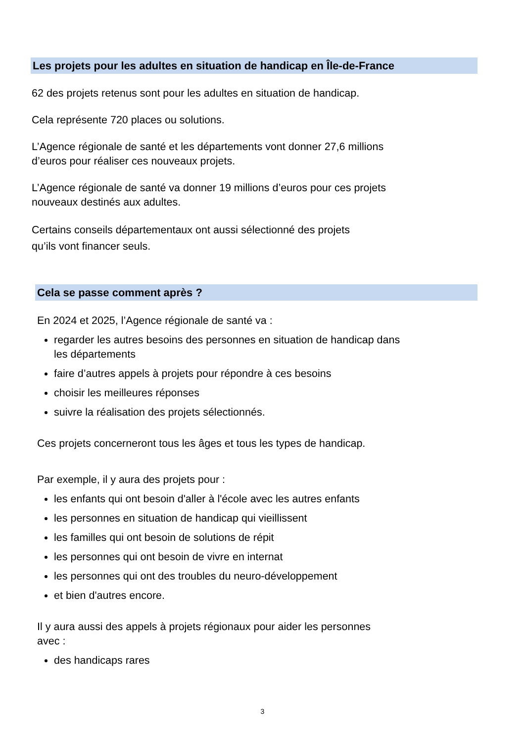Les projets pour les adultes en situation de handicap en Île-de-France
62 des projets retenus sont pour les adultes en situation de handicap.
Cela représente 720 places ou solutions.
L’Agence régionale de santé et les départements vont donner 27,6 millions
d’euros pour réaliser ces nouveaux projets.
L’Agence régionale de santé va donner 19 millions d’euros pour ces projets
nouveaux destinés aux adultes.
Certains conseils départementaux ont aussi sélectionné des projets
qu’ils vont financer seuls.
Cela se passe comment après ?
En 2024 et 2025, l’Agence régionale de santé va :
regarder les autres besoins des personnes en situation de handicap dans
les départements
faire d’autres appels à projets pour répondre à ces besoins
choisir les meilleures réponses
suivre la réalisation des projets sélectionnés.
Ces projets concerneront tous les âges et tous les types de handicap.
Par exemple, il y aura des projets pour :
les enfants qui ont besoin d'aller à l'école avec les autres enfants
les personnes en situation de handicap qui vieillissent
les familles qui ont besoin de solutions de répit
les personnes qui ont besoin de vivre en internat
les personnes qui ont des troubles du neuro-développement
et bien d'autres encore.
Il y aura aussi des appels à projets régionaux pour aider les personnes
avec :
des handicaps rares
3